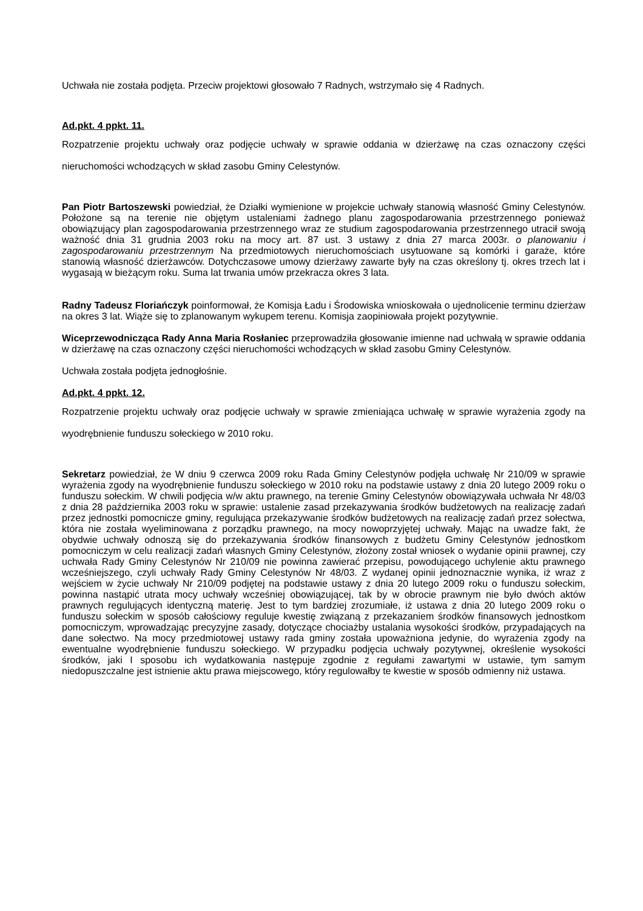Uchwała nie została podjęta. Przeciw projektowi głosowało 7 Radnych, wstrzymało się 4 Radnych.
Ad.pkt. 4 ppkt. 11.
Rozpatrzenie projektu uchwały oraz podjęcie uchwały w sprawie oddania w dzierżawę na czas oznaczony części nieruchomości wchodzących w skład zasobu Gminy Celestynów.
Pan Piotr Bartoszewski powiedział, że Działki wymienione w projekcie uchwały stanowią własność Gminy Celestynów. Położone są na terenie nie objętym ustaleniami żadnego planu zagospodarowania przestrzennego ponieważ obowiązujący plan zagospodarowania przestrzennego wraz ze studium zagospodarowania przestrzennego utracił swoją ważność dnia 31 grudnia 2003 roku na mocy art. 87 ust. 3 ustawy z dnia 27 marca 2003r. o planowaniu i zagospodarowaniu przestrzennym Na przedmiotowych nieruchomościach usytuowane są komórki i garaże, które stanowią własność dzierżawców. Dotychczasowe umowy dzierżawy zawarte były na czas określony tj. okres trzech lat i wygasają w bieżącym roku. Suma lat trwania umów przekracza okres 3 lata.
Radny Tadeusz Floriańczyk poinformował, że Komisja Ładu i Środowiska wnioskowała o ujednolicenie terminu dzierżaw na okres 3 lat. Wiąże się to zplanowanym wykupem terenu. Komisja zaopiniowała projekt pozytywnie.
Wiceprzewodnicząca Rady Anna Maria Rosłaniec przeprowadziła głosowanie imienne nad uchwałą w sprawie oddania w dzierżawę na czas oznaczony części nieruchomości wchodzących w skład zasobu Gminy Celestynów.
Uchwała została podjęta jednogłośnie.
Ad.pkt. 4 ppkt. 12.
Rozpatrzenie projektu uchwały oraz podjęcie uchwały w sprawie zmieniająca uchwałę w sprawie wyrażenia zgody na wyodrębnienie funduszu sołeckiego w 2010 roku.
Sekretarz powiedział, że W dniu 9 czerwca 2009 roku Rada Gminy Celestynów podjęła uchwałę Nr 210/09 w sprawie wyrażenia zgody na wyodrębnienie funduszu sołeckiego w 2010 roku na podstawie ustawy z dnia 20 lutego 2009 roku o funduszu sołeckim. W chwili podjęcia w/w aktu prawnego, na terenie Gminy Celestynów obowiązywała uchwała Nr 48/03 z dnia 28 października 2003 roku w sprawie: ustalenie zasad przekazywania środków budżetowych na realizację zadań przez jednostki pomocnicze gminy, regulująca przekazywanie środków budżetowych na realizację zadań przez sołectwa, która nie została wyeliminowana z porządku prawnego, na mocy nowoprzyjętej uchwały. Mając na uwadze fakt, że obydwie uchwały odnoszą się do przekazywania środków finansowych z budżetu Gminy Celestynów jednostkom pomocniczym w celu realizacji zadań własnych Gminy Celestynów, złożony został wniosek o wydanie opinii prawnej, czy uchwała Rady Gminy Celestynów Nr 210/09 nie powinna zawierać przepisu, powodującego uchylenie aktu prawnego wcześniejszego, czyli uchwały Rady Gminy Celestynów Nr 48/03. Z wydanej opinii jednoznacznie wynika, iż wraz z wejściem w życie uchwały Nr 210/09 podjętej na podstawie ustawy z dnia 20 lutego 2009 roku o funduszu sołeckim, powinna nastąpić utrata mocy uchwały wcześniej obowiązującej, tak by w obrocie prawnym nie było dwóch aktów prawnych regulujących identyczną materię. Jest to tym bardziej zrozumiałe, iż ustawa z dnia 20 lutego 2009 roku o funduszu sołeckim w sposób całościowy reguluje kwestię związaną z przekazaniem środków finansowych jednostkom pomocniczym, wprowadzając precyzyjne zasady, dotyczące chociażby ustalania wysokości środków, przypadających na dane sołectwo. Na mocy przedmiotowej ustawy rada gminy została upoważniona jedynie, do wyrażenia zgody na ewentualne wyodrębnienie funduszu sołeckiego. W przypadku podjęcia uchwały pozytywnej, określenie wysokości środków, jaki I sposobu ich wydatkowania następuje zgodnie z regułami zawartymi w ustawie, tym samym niedopuszczalne jest istnienie aktu prawa miejscowego, który regulowałby te kwestie w sposób odmienny niż ustawa.